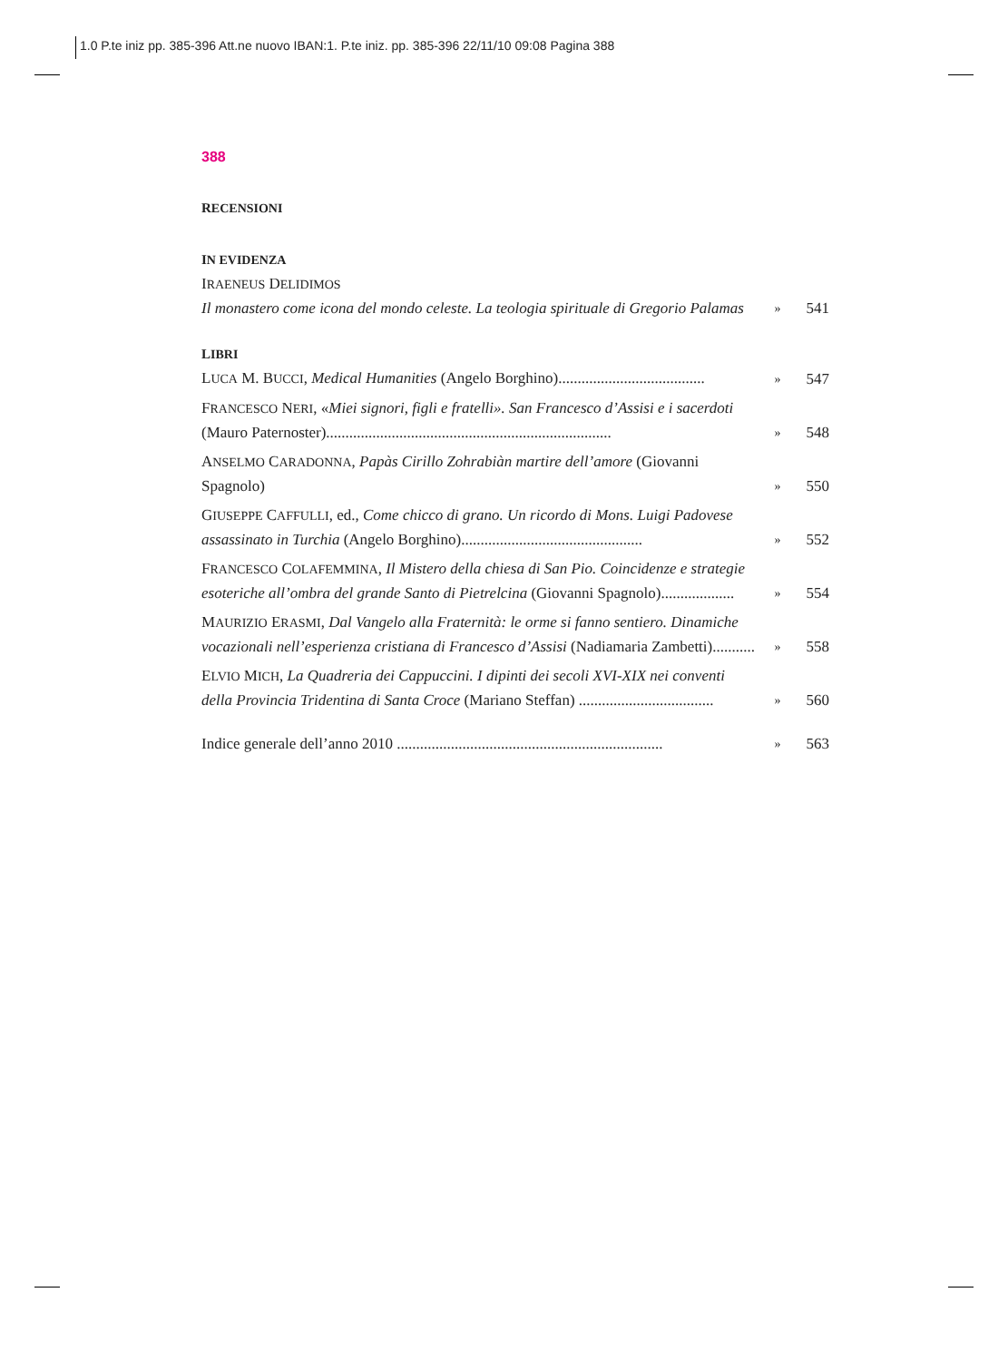1.0 P.te iniz pp. 385-396 Att.ne nuovo IBAN:1. P.te iniz. pp. 385-396 22/11/10 09:08 Pagina 388
388
RECENSIONI
IN EVIDENZA
IRAENEUS DELIDIMOS
Il monastero come icona del mondo celeste. La teologia spirituale di Gregorio Palamas » 541
LIBRI
LUCA M. BUCCI, Medical Humanities (Angelo Borghino)...................................... » 547
FRANCESCO NERI, «Miei signori, figli e fratelli». San Francesco d’Assisi e i sacerdoti (Mauro Paternoster).......................................................................... » 548
ANSELMO CARADONNA, Papàs Cirillo Zohrabiàn martire dell’amore (Giovanni Spagnolo) » 550
GIUSEPPE CAFFULLI, ed., Come chicco di grano. Un ricordo di Mons. Luigi Padovese assassinato in Turchia (Angelo Borghino)............................................... » 552
FRANCESCO COLAFEMMINA, Il Mistero della chiesa di San Pio. Coincidenze e strategie esoteriche all’ombra del grande Santo di Pietrelcina (Giovanni Spagnolo)................... » 554
MAURIZIO ERASMI, Dal Vangelo alla Fraternità: le orme si fanno sentiero. Dinamiche vocazionali nell’esperienza cristiana di Francesco d’Assisi (Nadiamaria Zambetti)........... » 558
ELVIO MICH, La Quadreria dei Cappuccini. I dipinti dei secoli XVI-XIX nei conventi della Provincia Tridentina di Santa Croce (Mariano Steffan) ................................... » 560
Indice generale dell’anno 2010 ..................................................................... » 563